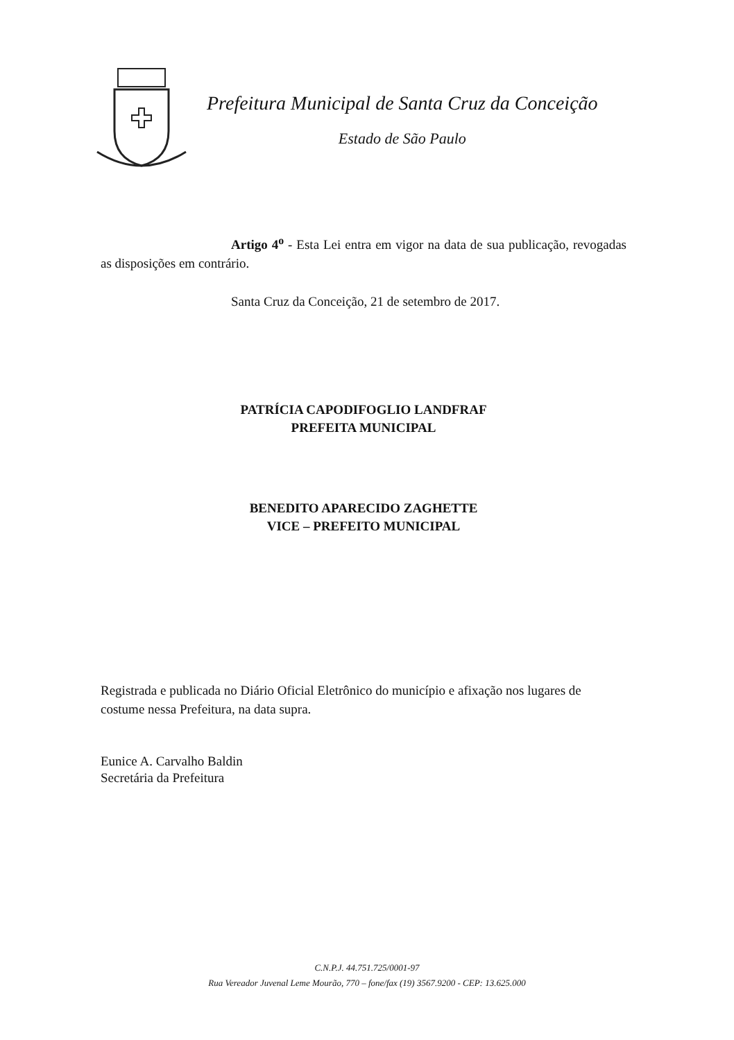Prefeitura Municipal de Santa Cruz da Conceição
Estado de São Paulo
Artigo 4<sup>o</sup> - Esta Lei entra em vigor na data de sua publicação, revogadas as disposições em contrário.
Santa Cruz da Conceição, 21 de setembro de 2017.
PATRÍCIA CAPODIFOGLIO LANDFRAF
PREFEITA MUNICIPAL
BENEDITO APARECIDO ZAGHETTE
VICE – PREFEITO MUNICIPAL
Registrada e publicada no Diário Oficial Eletrônico do município e afixação nos lugares de costume nessa Prefeitura, na data supra.
Eunice A. Carvalho Baldin
Secretária da Prefeitura
C.N.P.J. 44.751.725/0001-97
Rua Vereador Juvenal Leme Mourão, 770 – fone/fax (19) 3567.9200 - CEP: 13.625.000